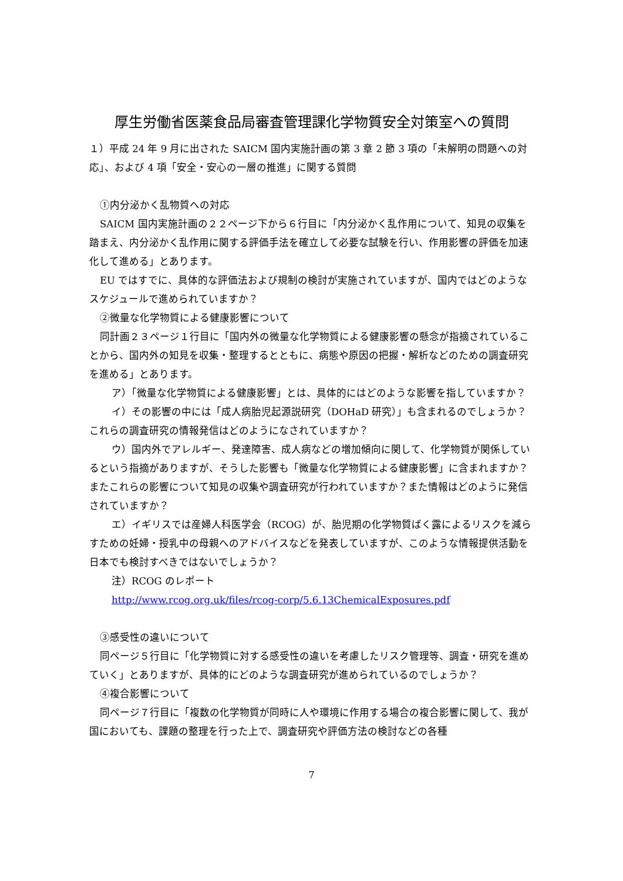厚生労働省医薬食品局審査管理課化学物質安全対策室への質問
１）平成 24 年 9 月に出された SAICM 国内実施計画の第 3 章 2 節 3 項の「未解明の問題への対応」、および 4 項「安全・安心の一層の推進」に関する質問
①内分泌かく乱物質への対応
SAICM 国内実施計画の２２ページ下から６行目に「内分泌かく乱作用について、知見の収集を踏まえ、内分泌かく乱作用に関する評価手法を確立して必要な試験を行い、作用影響の評価を加速化して進める」とあります。
EU ではすでに、具体的な評価法および規制の検討が実施されていますが、国内ではどのようなスケジュールで進められていますか？
②微量な化学物質による健康影響について
同計画２３ページ１行目に「国内外の微量な化学物質による健康影響の懸念が指摘されていることから、国内外の知見を収集・整理するとともに、病態や原因の把握・解析などのための調査研究を進める」とあります。
ア）「微量な化学物質による健康影響」とは、具体的にはどのような影響を指していますか？
イ）その影響の中には「成人病胎児起源説研究（DOHaD 研究）」も含まれるのでしょうか？これらの調査研究の情報発信はどのようになされていますか？
ウ）国内外でアレルギー、発達障害、成人病などの増加傾向に関して、化学物質が関係しているという指摘がありますが、そうした影響も「微量な化学物質による健康影響」に含まれますか？またこれらの影響について知見の収集や調査研究が行われていますか？また情報はどのように発信されていますか？
エ）イギリスでは産婦人科医学会（RCOG）が、胎児期の化学物質ばく露によるリスクを減らすための妊婦・授乳中の母親へのアドバイスなどを発表していますが、このような情報提供活動を日本でも検討すべきではないでしょうか？
注）RCOG のレポート
http://www.rcog.org.uk/files/rcog-corp/5.6.13ChemicalExposures.pdf
③感受性の違いについて
同ページ５行目に「化学物質に対する感受性の違いを考慮したリスク管理等、調査・研究を進めていく」とありますが、具体的にどのような調査研究が進められているのでしょうか？
④複合影響について
同ページ７行目に「複数の化学物質が同時に人や環境に作用する場合の複合影響に関して、我が国においても、課題の整理を行った上で、調査研究や評価方法の検討などの各種
7